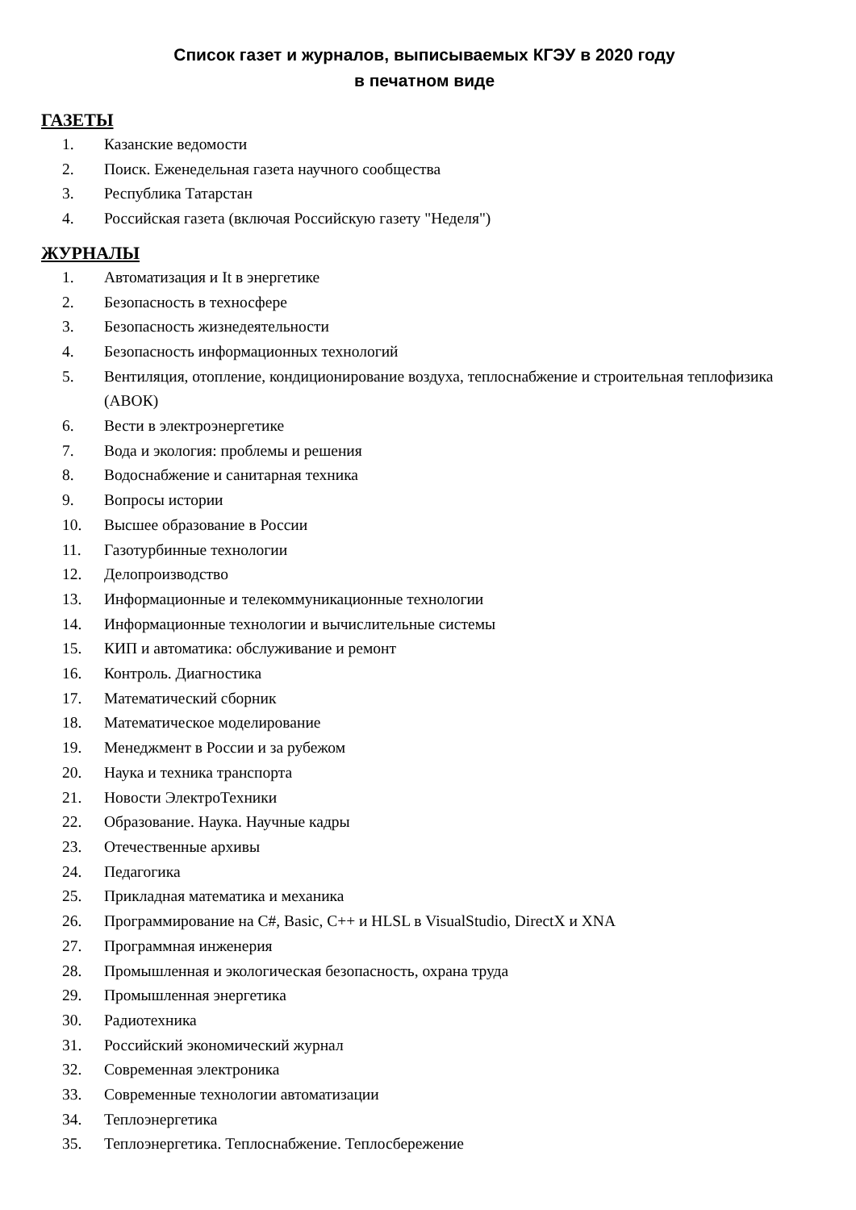Список газет и журналов, выписываемых КГЭУ в 2020 году
в печатном виде
ГАЗЕТЫ
1. Казанские ведомости
2. Поиск. Еженедельная газета научного сообщества
3. Республика Татарстан
4. Российская газета (включая Российскую газету "Неделя")
ЖУРНАЛЫ
1. Автоматизация и It в энергетике
2. Безопасность в техносфере
3. Безопасность жизнедеятельности
4. Безопасность информационных технологий
5. Вентиляция, отопление, кондиционирование воздуха, теплоснабжение и строительная теплофизика (АВОК)
6. Вести в электроэнергетике
7. Вода и экология: проблемы и решения
8. Водоснабжение и санитарная техника
9. Вопросы истории
10. Высшее образование в России
11. Газотурбинные технологии
12. Делопроизводство
13. Информационные и телекоммуникационные технологии
14. Информационные технологии и вычислительные системы
15. КИП и автоматика: обслуживание и ремонт
16. Контроль. Диагностика
17. Математический сборник
18. Математическое моделирование
19. Менеджмент в России и за рубежом
20. Наука и техника транспорта
21. Новости ЭлектроТехники
22. Образование. Наука. Научные кадры
23. Отечественные архивы
24. Педагогика
25. Прикладная математика и механика
26. Программирование на C#, Basic, C++ и HLSL в VisualStudio, DirectX и XNA
27. Программная инженерия
28. Промышленная и экологическая безопасность, охрана труда
29. Промышленная энергетика
30. Радиотехника
31. Российский экономический журнал
32. Современная электроника
33. Современные технологии автоматизации
34. Теплоэнергетика
35. Теплоэнергетика. Теплоснабжение. Теплосбережение